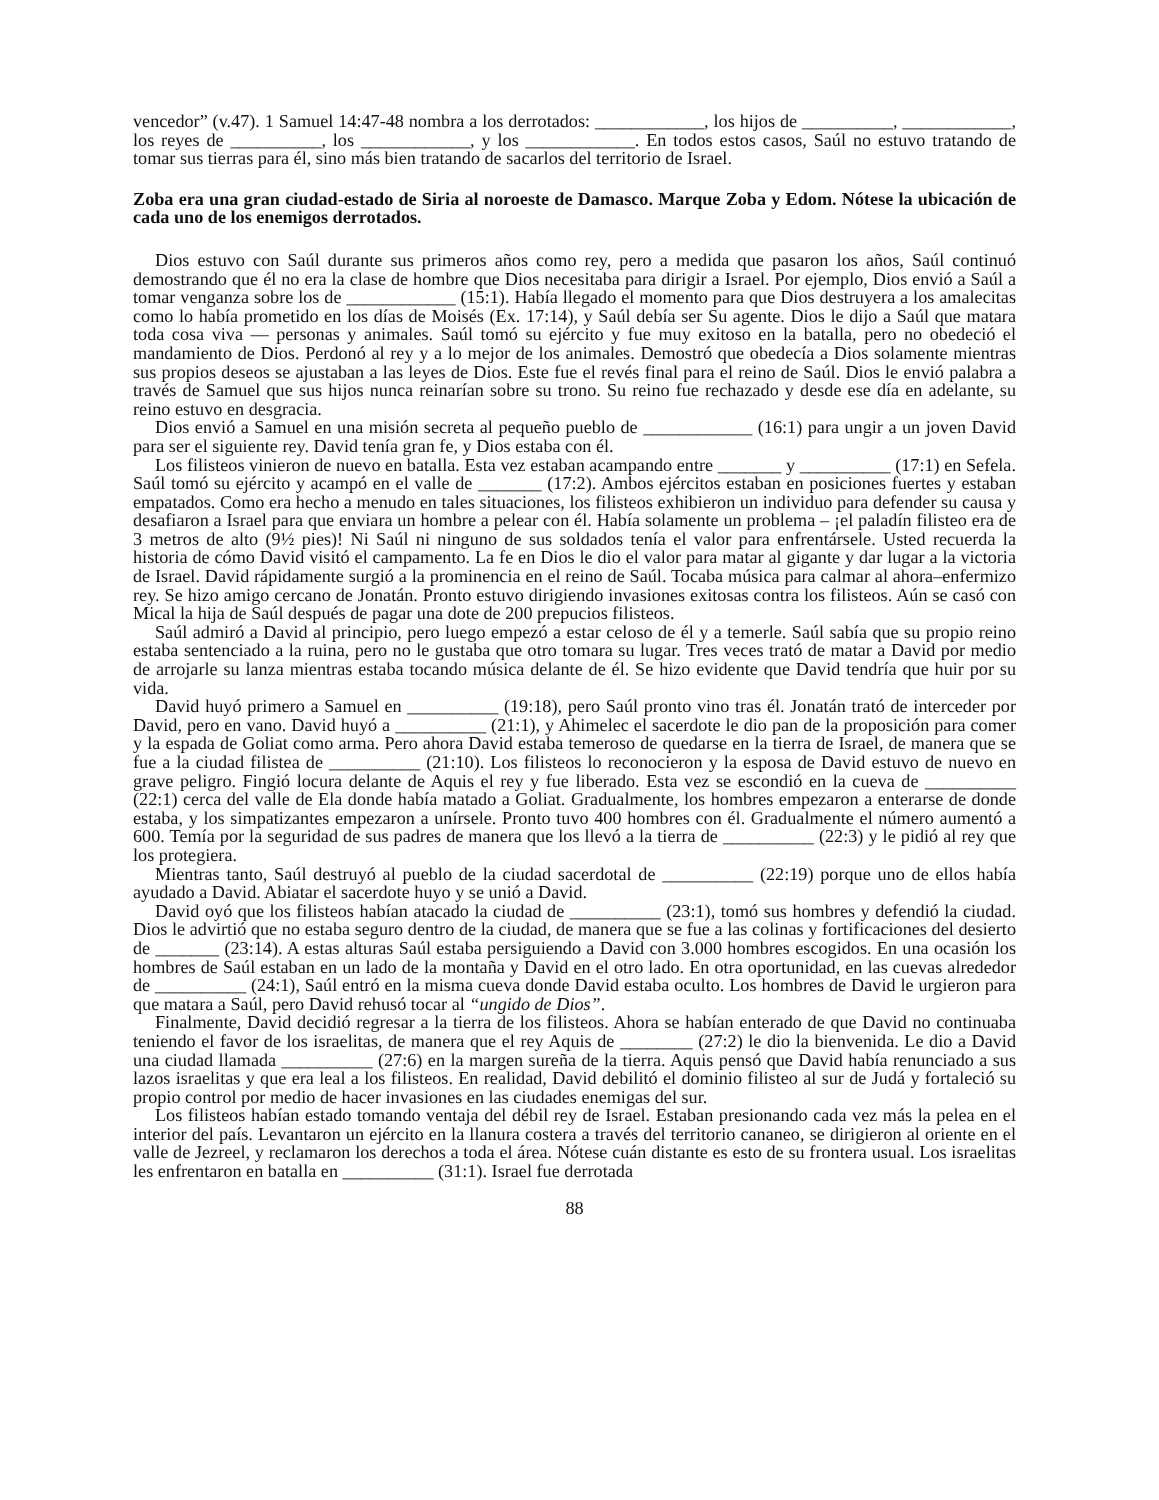vencedor” (v.47). 1 Samuel 14:47-48 nombra a los derrotados: ____________, los hijos de __________, ____________, los reyes de __________, los ____________, y los ____________. En todos estos casos, Saúl no estuvo tratando de tomar sus tierras para él, sino más bien tratando de sacarlos del territorio de Israel.
Zoba era una gran ciudad-estado de Siria al noroeste de Damasco. Marque Zoba y Edom. Nótese la ubicación de cada uno de los enemigos derrotados.
Dios estuvo con Saúl durante sus primeros años como rey, pero a medida que pasaron los años, Saúl continuó demostrando que él no era la clase de hombre que Dios necesitaba para dirigir a Israel. Por ejemplo, Dios envió a Saúl a tomar venganza sobre los de ____________ (15:1). Había llegado el momento para que Dios destruyera a los amalecitas como lo había prometido en los días de Moisés (Ex. 17:14), y Saúl debía ser Su agente. Dios le dijo a Saúl que matara toda cosa viva — personas y animales. Saúl tomó su ejército y fue muy exitoso en la batalla, pero no obedeció el mandamiento de Dios. Perdonó al rey y a lo mejor de los animales. Demostró que obedecía a Dios solamente mientras sus propios deseos se ajustaban a las leyes de Dios. Este fue el revés final para el reino de Saúl. Dios le envió palabra a través de Samuel que sus hijos nunca reinarían sobre su trono. Su reino fue rechazado y desde ese día en adelante, su reino estuvo en desgracia.
Dios envió a Samuel en una misión secreta al pequeño pueblo de ____________ (16:1) para ungir a un joven David para ser el siguiente rey. David tenía gran fe, y Dios estaba con él.
Los filisteos vinieron de nuevo en batalla. Esta vez estaban acampando entre _______ y __________ (17:1) en Sefela. Saúl tomó su ejército y acampó en el valle de _______ (17:2). Ambos ejércitos estaban en posiciones fuertes y estaban empatados. Como era hecho a menudo en tales situaciones, los filisteos exhibieron un individuo para defender su causa y desafiaron a Israel para que enviara un hombre a pelear con él. Había solamente un problema – ¡el paladín filisteo era de 3 metros de alto (9½ pies)! Ni Saúl ni ninguno de sus soldados tenía el valor para enfrentársele. Usted recuerda la historia de cómo David visitó el campamento. La fe en Dios le dio el valor para matar al gigante y dar lugar a la victoria de Israel. David rápidamente surgió a la prominencia en el reino de Saúl. Tocaba música para calmar al ahora–enfermizo rey. Se hizo amigo cercano de Jonatán. Pronto estuvo dirigiendo invasiones exitosas contra los filisteos. Aún se casó con Mical la hija de Saúl después de pagar una dote de 200 prepucios filisteos.
Saúl admiró a David al principio, pero luego empezó a estar celoso de él y a temerle. Saúl sabía que su propio reino estaba sentenciado a la ruina, pero no le gustaba que otro tomara su lugar. Tres veces trató de matar a David por medio de arrojarle su lanza mientras estaba tocando música delante de él. Se hizo evidente que David tendría que huir por su vida.
David huyó primero a Samuel en __________ (19:18), pero Saúl pronto vino tras él. Jonatán trató de interceder por David, pero en vano. David huyó a __________ (21:1), y Ahimelec el sacerdote le dio pan de la proposición para comer y la espada de Goliat como arma. Pero ahora David estaba temeroso de quedarse en la tierra de Israel, de manera que se fue a la ciudad filistea de __________ (21:10). Los filisteos lo reconocieron y la esposa de David estuvo de nuevo en grave peligro. Fingió locura delante de Aquis el rey y fue liberado. Esta vez se escondió en la cueva de __________ (22:1) cerca del valle de Ela donde había matado a Goliat. Gradualmente, los hombres empezaron a enterarse de donde estaba, y los simpatizantes empezaron a unírsele. Pronto tuvo 400 hombres con él. Gradualmente el número aumentó a 600. Temía por la seguridad de sus padres de manera que los llevó a la tierra de __________ (22:3) y le pidió al rey que los protegiera.
Mientras tanto, Saúl destruyó al pueblo de la ciudad sacerdotal de __________ (22:19) porque uno de ellos había ayudado a David. Abiatar el sacerdote huyo y se unió a David.
David oyó que los filisteos habían atacado la ciudad de __________ (23:1), tomó sus hombres y defendió la ciudad. Dios le advirtió que no estaba seguro dentro de la ciudad, de manera que se fue a las colinas y fortificaciones del desierto de _______ (23:14). A estas alturas Saúl estaba persiguiendo a David con 3.000 hombres escogidos. En una ocasión los hombres de Saúl estaban en un lado de la montaña y David en el otro lado. En otra oportunidad, en las cuevas alrededor de __________ (24:1), Saúl entró en la misma cueva donde David estaba oculto. Los hombres de David le urgieron para que matara a Saúl, pero David rehusó tocar al “ungido de Dios”.
Finalmente, David decidió regresar a la tierra de los filisteos. Ahora se habían enterado de que David no continuaba teniendo el favor de los israelitas, de manera que el rey Aquis de ________ (27:2) le dio la bienvenida. Le dio a David una ciudad llamada __________ (27:6) en la margen sureña de la tierra. Aquis pensó que David había renunciado a sus lazos israelitas y que era leal a los filisteos. En realidad, David debilitó el dominio filisteo al sur de Judá y fortaleció su propio control por medio de hacer invasiones en las ciudades enemigas del sur.
Los filisteos habían estado tomando ventaja del débil rey de Israel. Estaban presionando cada vez más la pelea en el interior del país. Levantaron un ejército en la llanura costera a través del territorio cananeo, se dirigieron al oriente en el valle de Jezreel, y reclamaron los derechos a toda el área. Nótese cuán distante es esto de su frontera usual. Los israelitas les enfrentaron en batalla en __________ (31:1). Israel fue derrotada
88